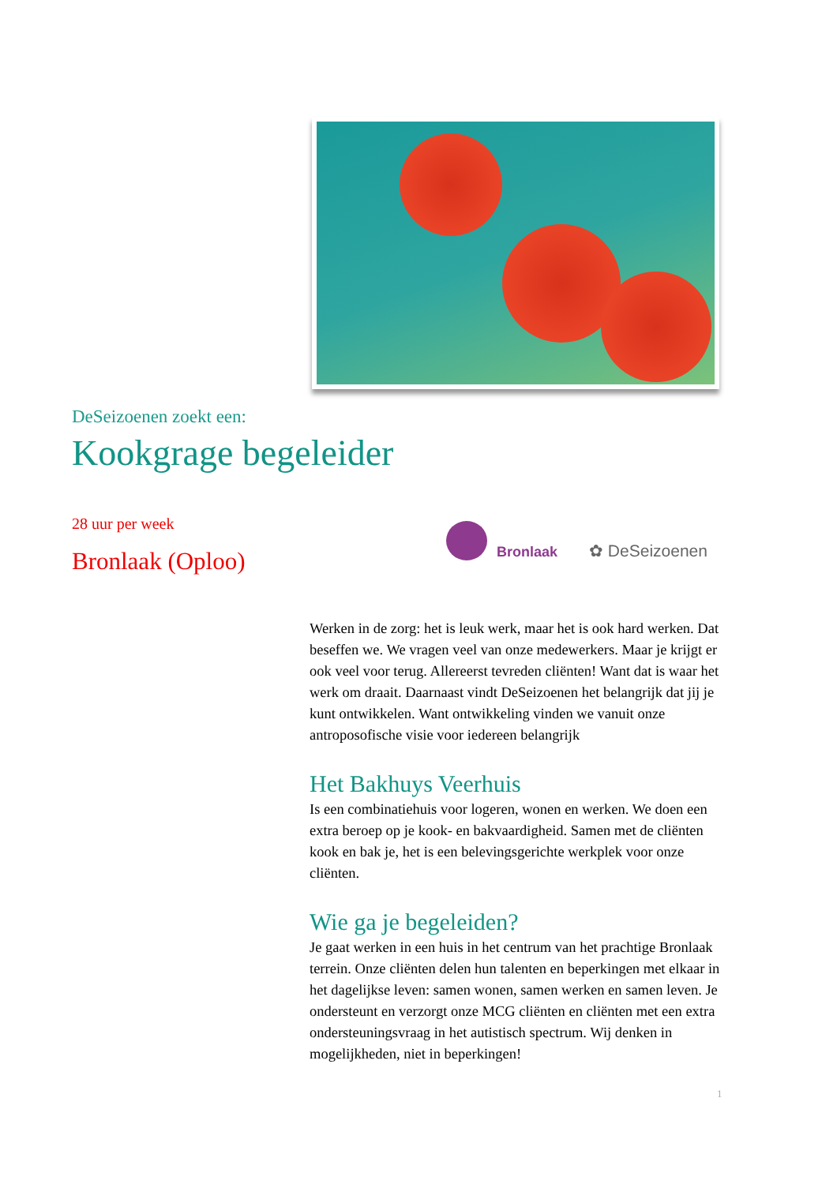DeSeizoenen zoekt een:
Kookgrage begeleider
28 uur per week
Bronlaak (Oploo)
Bronlaak
✿ DeSeizoenen
Werken in de zorg: het is leuk werk, maar het is ook hard werken. Dat beseffen we. We vragen veel van onze medewerkers. Maar je krijgt er ook veel voor terug. Allereerst tevreden cliënten! Want dat is waar het werk om draait. Daarnaast vindt DeSeizoenen het belangrijk dat jij je kunt ontwikkelen. Want ontwikkeling vinden we vanuit onze antroposofische visie voor iedereen belangrijk
Het Bakhuys Veerhuis
Is een combinatiehuis voor logeren, wonen en werken. We doen een extra beroep op je kook- en bakvaardigheid. Samen met de cliënten kook en bak je, het is een belevingsgerichte werkplek voor onze cliënten.
Wie ga je begeleiden?
Je gaat werken in een huis in het centrum van het prachtige Bronlaak terrein. Onze cliënten delen hun talenten en beperkingen met elkaar in het dagelijkse leven: samen wonen, samen werken en samen leven. Je ondersteunt en verzorgt onze MCG cliënten en cliënten met een extra ondersteuningsvraag in het autistisch spectrum. Wij denken in mogelijkheden, niet in beperkingen!
1